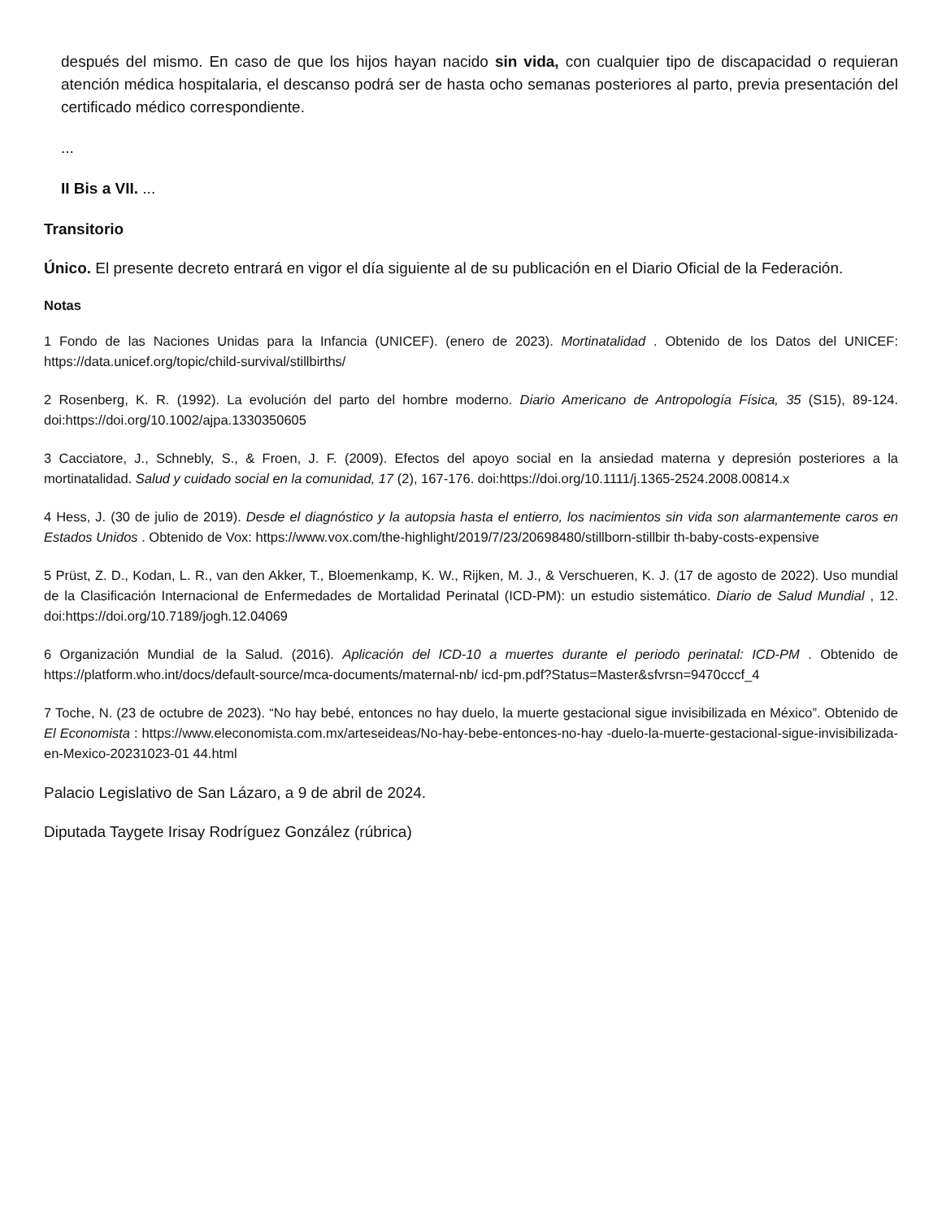después del mismo. En caso de que los hijos hayan nacido sin vida, con cualquier tipo de discapacidad o requieran atención médica hospitalaria, el descanso podrá ser de hasta ocho semanas posteriores al parto, previa presentación del certificado médico correspondiente.
...
II Bis a VII. ...
Transitorio
Único. El presente decreto entrará en vigor el día siguiente al de su publicación en el Diario Oficial de la Federación.
Notas
1 Fondo de las Naciones Unidas para la Infancia (UNICEF). (enero de 2023). Mortinatalidad . Obtenido de los Datos del UNICEF: https://data.unicef.org/topic/child-survival/stillbirths/
2 Rosenberg, K. R. (1992). La evolución del parto del hombre moderno. Diario Americano de Antropología Física, 35 (S15), 89-124. doi:https://doi.org/10.1002/ajpa.1330350605
3 Cacciatore, J., Schnebly, S., & Froen, J. F. (2009). Efectos del apoyo social en la ansiedad materna y depresión posteriores a la mortinatalidad. Salud y cuidado social en la comunidad, 17 (2), 167-176. doi:https://doi.org/10.1111/j.1365-2524.2008.00814.x
4 Hess, J. (30 de julio de 2019). Desde el diagnóstico y la autopsia hasta el entierro, los nacimientos sin vida son alarmantemente caros en Estados Unidos . Obtenido de Vox: https://www.vox.com/the-highlight/2019/7/23/20698480/stillborn-stillbir th-baby-costs-expensive
5 Prüst, Z. D., Kodan, L. R., van den Akker, T., Bloemenkamp, K. W., Rijken, M. J., & Verschueren, K. J. (17 de agosto de 2022). Uso mundial de la Clasificación Internacional de Enfermedades de Mortalidad Perinatal (ICD-PM): un estudio sistemático. Diario de Salud Mundial , 12. doi:https://doi.org/10.7189/jogh.12.04069
6 Organización Mundial de la Salud. (2016). Aplicación del ICD-10 a muertes durante el periodo perinatal: ICD-PM . Obtenido de https://platform.who.int/docs/default-source/mca-documents/maternal-nb/ icd-pm.pdf?Status=Master&sfvrsn=9470cccf_4
7 Toche, N. (23 de octubre de 2023). “No hay bebé, entonces no hay duelo, la muerte gestacional sigue invisibilizada en México”. Obtenido de El Economista : https://www.eleconomista.com.mx/arteseideas/No-hay-bebe-entonces-no-hay -duelo-la-muerte-gestacional-sigue-invisibilizada-en-Mexico-20231023-01 44.html
Palacio Legislativo de San Lázaro, a 9 de abril de 2024.
Diputada Taygete Irisay Rodríguez González (rúbrica)